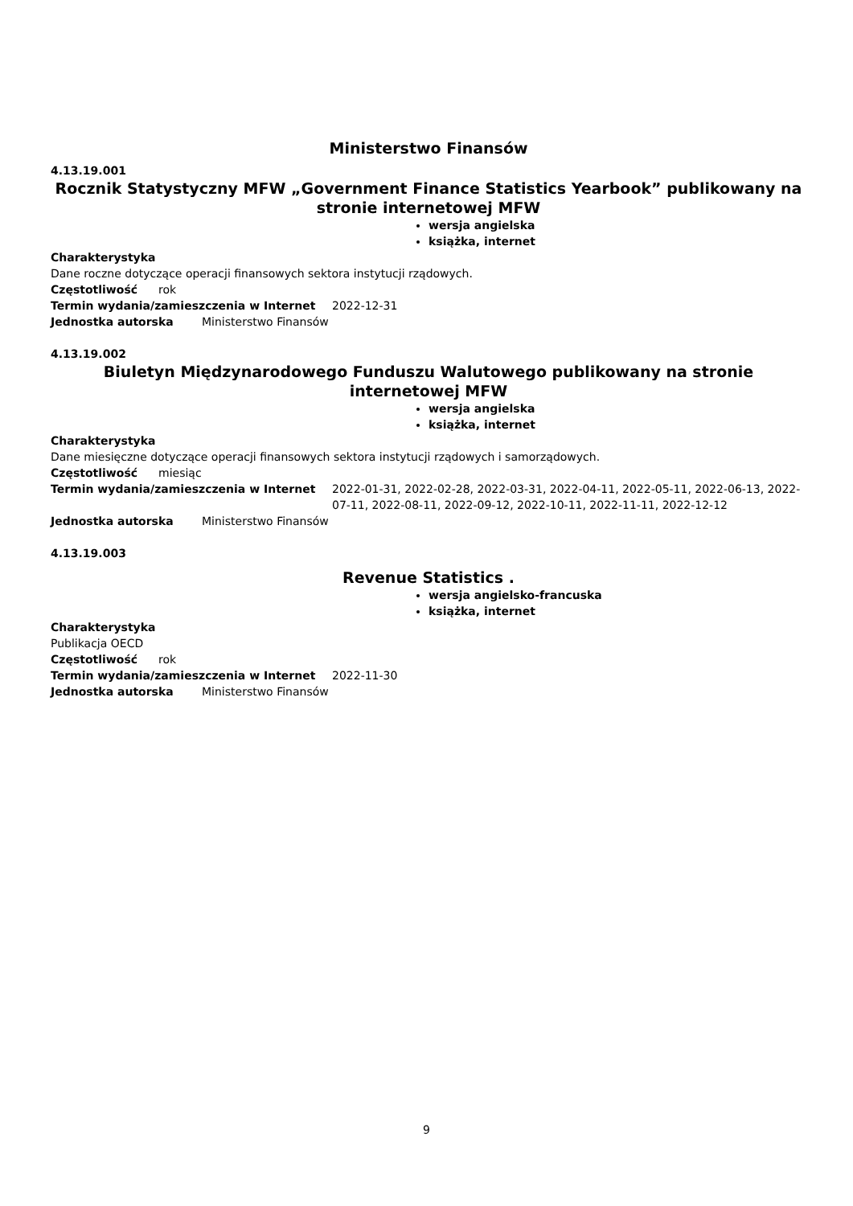Ministerstwo Finansów
4.13.19.001
Rocznik Statystyczny MFW „Government Finance Statistics Yearbook” publikowany na stronie internetowej MFW
wersja angielska
książka, internet
Charakterystyka
Dane roczne dotyczące operacji finansowych sektora instytucji rządowych.
Częstotliwość rok
Termin wydania/zamieszczenia w Internet 2022-12-31
Jednostka autorska Ministerstwo Finansów
4.13.19.002
Biuletyn Międzynarodowego Funduszu Walutowego publikowany na stronie internetowej MFW
wersja angielska
książka, internet
Charakterystyka
Dane miesięczne dotyczące operacji finansowych sektora instytucji rządowych i samorządowych.
Częstotliwość miesiąc
Termin wydania/zamieszczenia w Internet 2022-01-31, 2022-02-28, 2022-03-31, 2022-04-11, 2022-05-11, 2022-06-13, 2022-07-11, 2022-08-11, 2022-09-12, 2022-10-11, 2022-11-11, 2022-12-12
Jednostka autorska Ministerstwo Finansów
4.13.19.003
Revenue Statistics .
wersja angielsko-francuska
książka, internet
Charakterystyka
Publikacja OECD
Częstotliwość rok
Termin wydania/zamieszczenia w Internet 2022-11-30
Jednostka autorska Ministerstwo Finansów
9